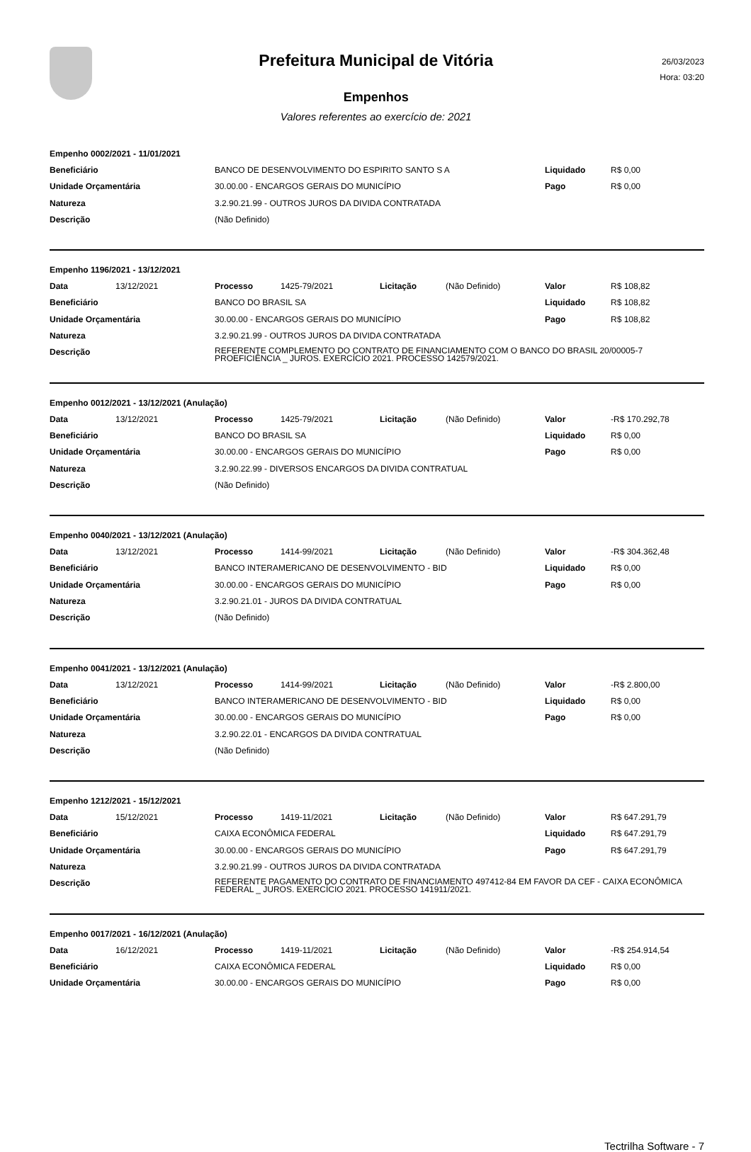Prefeitura Municipal de Vitória
Empenhos
Valores referentes ao exercício de: 2021
26/03/2023
Hora: 03:20
| Empenho 0002/2021 - 11/01/2021 | | | |
| Beneficiário | BANCO DE DESENVOLVIMENTO DO ESPIRITO SANTO S A | Liquidado | R$ 0,00 |
| Unidade Orçamentária | 30.00.00 - ENCARGOS GERAIS DO MUNICÍPIO | Pago | R$ 0,00 |
| Natureza | 3.2.90.21.99 - OUTROS JUROS DA DIVIDA CONTRATADA | | |
| Descrição | (Não Definido) | | |
| Empenho 1196/2021 - 13/12/2021 | | | | | | | |
| Data | 13/12/2021 | Processo | 1425-79/2021 | Licitação | (Não Definido) | Valor | R$ 108,82 |
| Beneficiário | | BANCO DO BRASIL SA | | | | Liquidado | R$ 108,82 |
| Unidade Orçamentária | | 30.00.00 - ENCARGOS GERAIS DO MUNICÍPIO | | | | Pago | R$ 108,82 |
| Natureza | | 3.2.90.21.99 - OUTROS JUROS DA DIVIDA CONTRATADA | | | | | |
| Descrição | | REFERENTE COMPLEMENTO DO CONTRATO DE FINANCIAMENTO COM O BANCO DO BRASIL 20/00005-7 PROEFICIÊNCIA _ JUROS. EXERCÍCIO 2021. PROCESSO 142579/2021. | | | | | |
| Empenho 0012/2021 - 13/12/2021 (Anulação) | | | | | | | |
| Data | 13/12/2021 | Processo | 1425-79/2021 | Licitação | (Não Definido) | Valor | -R$ 170.292,78 |
| Beneficiário | | BANCO DO BRASIL SA | | | | Liquidado | R$ 0,00 |
| Unidade Orçamentária | | 30.00.00 - ENCARGOS GERAIS DO MUNICÍPIO | | | | Pago | R$ 0,00 |
| Natureza | | 3.2.90.22.99 - DIVERSOS ENCARGOS DA DIVIDA CONTRATUAL | | | | | |
| Descrição | | (Não Definido) | | | | | |
| Empenho 0040/2021 - 13/12/2021 (Anulação) | | | | | | | |
| Data | 13/12/2021 | Processo | 1414-99/2021 | Licitação | (Não Definido) | Valor | -R$ 304.362,48 |
| Beneficiário | | BANCO INTERAMERICANO DE DESENVOLVIMENTO - BID | | | | Liquidado | R$ 0,00 |
| Unidade Orçamentária | | 30.00.00 - ENCARGOS GERAIS DO MUNICÍPIO | | | | Pago | R$ 0,00 |
| Natureza | | 3.2.90.21.01 - JUROS DA DIVIDA CONTRATUAL | | | | | |
| Descrição | | (Não Definido) | | | | | |
| Empenho 0041/2021 - 13/12/2021 (Anulação) | | | | | | | |
| Data | 13/12/2021 | Processo | 1414-99/2021 | Licitação | (Não Definido) | Valor | -R$ 2.800,00 |
| Beneficiário | | BANCO INTERAMERICANO DE DESENVOLVIMENTO - BID | | | | Liquidado | R$ 0,00 |
| Unidade Orçamentária | | 30.00.00 - ENCARGOS GERAIS DO MUNICÍPIO | | | | Pago | R$ 0,00 |
| Natureza | | 3.2.90.22.01 - ENCARGOS DA DIVIDA CONTRATUAL | | | | | |
| Descrição | | (Não Definido) | | | | | |
| Empenho 1212/2021 - 15/12/2021 | | | | | | | |
| Data | 15/12/2021 | Processo | 1419-11/2021 | Licitação | (Não Definido) | Valor | R$ 647.291,79 |
| Beneficiário | | CAIXA ECONÔMICA FEDERAL | | | | Liquidado | R$ 647.291,79 |
| Unidade Orçamentária | | 30.00.00 - ENCARGOS GERAIS DO MUNICÍPIO | | | | Pago | R$ 647.291,79 |
| Natureza | | 3.2.90.21.99 - OUTROS JUROS DA DIVIDA CONTRATADA | | | | | |
| Descrição | | REFERENTE PAGAMENTO DO CONTRATO DE FINANCIAMENTO 497412-84 EM FAVOR DA CEF - CAIXA ECONÔMICA FEDERAL _ JUROS. EXERCÍCIO 2021. PROCESSO 141911/2021. | | | | | |
| Empenho 0017/2021 - 16/12/2021 (Anulação) | | | | | | | |
| Data | 16/12/2021 | Processo | 1419-11/2021 | Licitação | (Não Definido) | Valor | -R$ 254.914,54 |
| Beneficiário | | CAIXA ECONÔMICA FEDERAL | | | | Liquidado | R$ 0,00 |
| Unidade Orçamentária | | 30.00.00 - ENCARGOS GERAIS DO MUNICÍPIO | | | | Pago | R$ 0,00 |
Tectrilha Software - 7